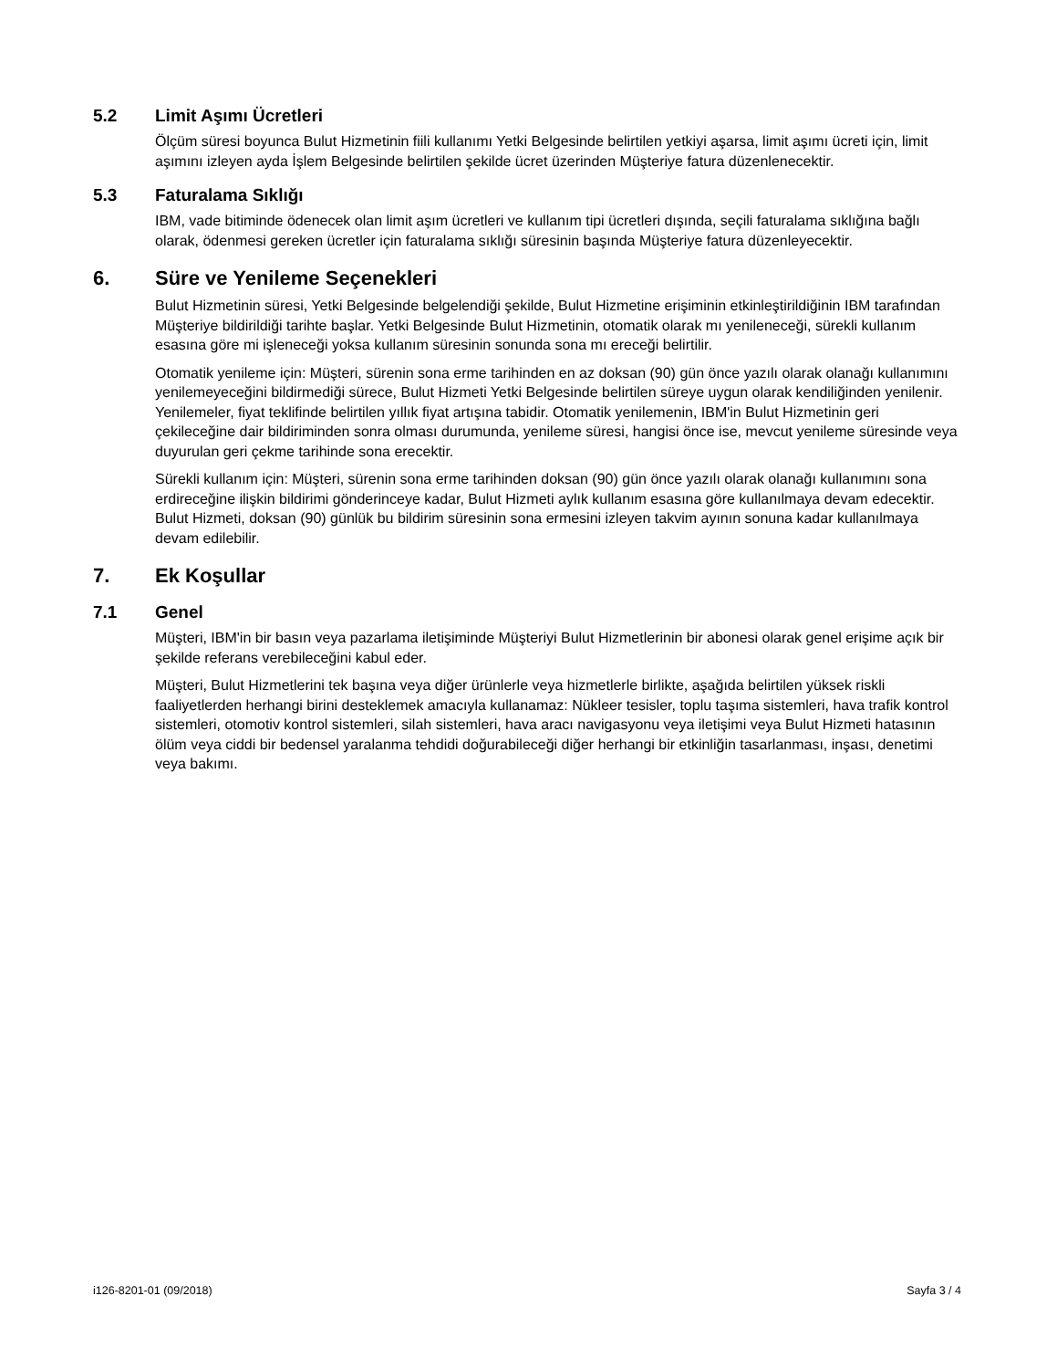5.2 Limit Aşımı Ücretleri
Ölçüm süresi boyunca Bulut Hizmetinin fiili kullanımı Yetki Belgesinde belirtilen yetkiyi aşarsa, limit aşımı ücreti için, limit aşımını izleyen ayda İşlem Belgesinde belirtilen şekilde ücret üzerinden Müşteriye fatura düzenlenecektir.
5.3 Faturalama Sıklığı
IBM, vade bitiminde ödenecek olan limit aşım ücretleri ve kullanım tipi ücretleri dışında, seçili faturalama sıklığına bağlı olarak, ödenmesi gereken ücretler için faturalama sıklığı süresinin başında Müşteriye fatura düzenleyecektir.
6. Süre ve Yenileme Seçenekleri
Bulut Hizmetinin süresi, Yetki Belgesinde belgelendiği şekilde, Bulut Hizmetine erişiminin etkinleştirildiğinin IBM tarafından Müşteriye bildirildiği tarihte başlar. Yetki Belgesinde Bulut Hizmetinin, otomatik olarak mı yenileneceği, sürekli kullanım esasına göre mi işleneceği yoksa kullanım süresinin sonunda sona mı ereceği belirtilir.
Otomatik yenileme için: Müşteri, sürenin sona erme tarihinden en az doksan (90) gün önce yazılı olarak olanağı kullanımını yenilemeyeceğini bildirmediği sürece, Bulut Hizmeti Yetki Belgesinde belirtilen süreye uygun olarak kendiliğinden yenilenir. Yenilemeler, fiyat teklifinde belirtilen yıllık fiyat artışına tabidir. Otomatik yenilemenin, IBM'in Bulut Hizmetinin geri çekileceğine dair bildiriminden sonra olması durumunda, yenileme süresi, hangisi önce ise, mevcut yenileme süresinde veya duyurulan geri çekme tarihinde sona erecektir.
Sürekli kullanım için: Müşteri, sürenin sona erme tarihinden doksan (90) gün önce yazılı olarak olanağı kullanımını sona erdireceğine ilişkin bildirimi gönderinceye kadar, Bulut Hizmeti aylık kullanım esasına göre kullanılmaya devam edecektir. Bulut Hizmeti, doksan (90) günlük bu bildirim süresinin sona ermesini izleyen takvim ayının sonuna kadar kullanılmaya devam edilebilir.
7. Ek Koşullar
7.1 Genel
Müşteri, IBM'in bir basın veya pazarlama iletişiminde Müşteriyi Bulut Hizmetlerinin bir abonesi olarak genel erişime açık bir şekilde referans verebileceğini kabul eder.
Müşteri, Bulut Hizmetlerini tek başına veya diğer ürünlerle veya hizmetlerle birlikte, aşağıda belirtilen yüksek riskli faaliyetlerden herhangi birini desteklemek amacıyla kullanamaz: Nükleer tesisler, toplu taşıma sistemleri, hava trafik kontrol sistemleri, otomotiv kontrol sistemleri, silah sistemleri, hava aracı navigasyonu veya iletişimi veya Bulut Hizmeti hatasının ölüm veya ciddi bir bedensel yaralanma tehdidi doğurabileceği diğer herhangi bir etkinliğin tasarlanması, inşası, denetimi veya bakımı.
i126-8201-01 (09/2018) Sayfa 3 / 4